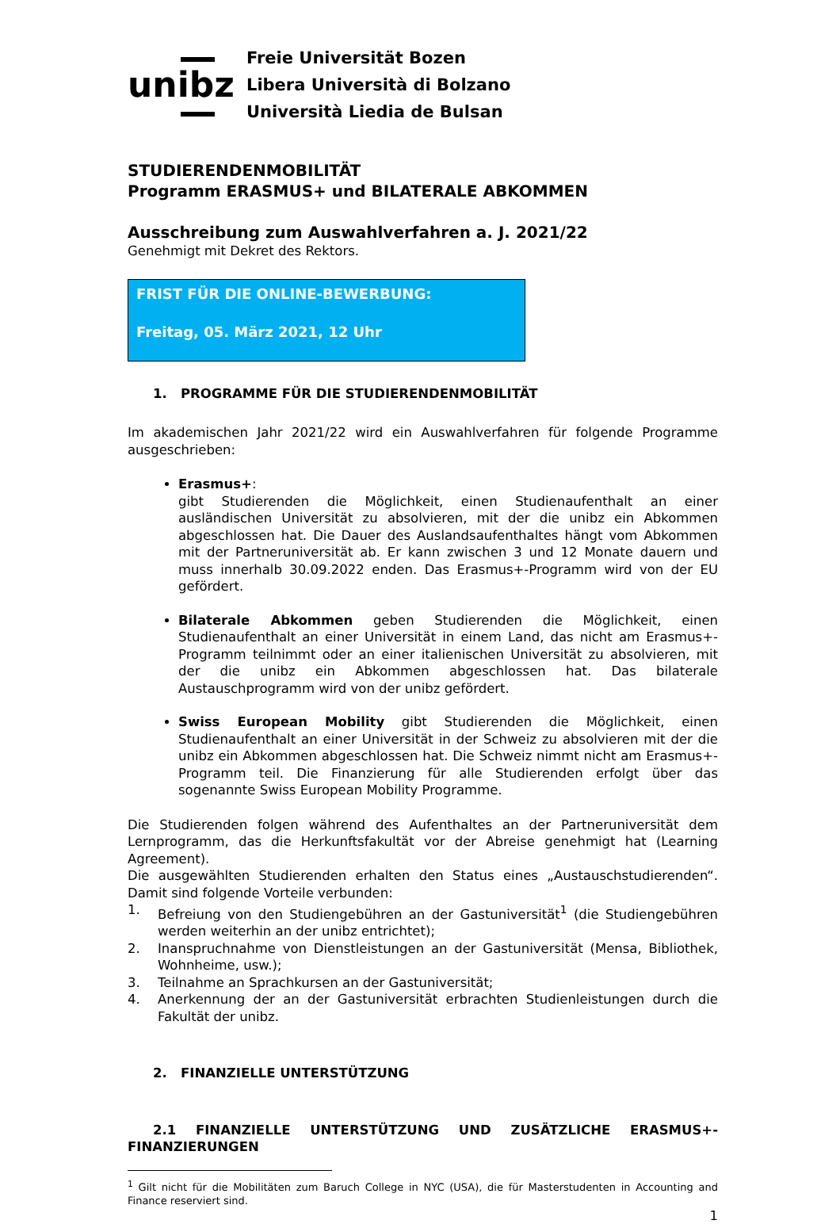unibz
Freie Universität Bozen
Libera Università di Bolzano
Università Liedia de Bulsan
STUDIERENDENMOBILITÄT
Programm ERASMUS+ und BILATERALE ABKOMMEN
Ausschreibung zum Auswahlverfahren a. J. 2021/22
Genehmigt mit Dekret des Rektors.
FRIST FÜR DIE ONLINE-BEWERBUNG:
Freitag, 05. März 2021, 12 Uhr
1. PROGRAMME FÜR DIE STUDIERENDENMOBILITÄT
Im akademischen Jahr 2021/22 wird ein Auswahlverfahren für folgende Programme ausgeschrieben:
Erasmus+:
gibt Studierenden die Möglichkeit, einen Studienaufenthalt an einer ausländischen Universität zu absolvieren, mit der die unibz ein Abkommen abgeschlossen hat. Die Dauer des Auslandsaufenthaltes hängt vom Abkommen mit der Partneruniversität ab. Er kann zwischen 3 und 12 Monate dauern und muss innerhalb 30.09.2022 enden. Das Erasmus+-Programm wird von der EU gefördert.
Bilaterale Abkommen geben Studierenden die Möglichkeit, einen Studienaufenthalt an einer Universität in einem Land, das nicht am Erasmus+-Programm teilnimmt oder an einer italienischen Universität zu absolvieren, mit der die unibz ein Abkommen abgeschlossen hat. Das bilaterale Austauschprogramm wird von der unibz gefördert.
Swiss European Mobility gibt Studierenden die Möglichkeit, einen Studienaufenthalt an einer Universität in der Schweiz zu absolvieren mit der die unibz ein Abkommen abgeschlossen hat. Die Schweiz nimmt nicht am Erasmus+-Programm teil. Die Finanzierung für alle Studierenden erfolgt über das sogenannte Swiss European Mobility Programme.
Die Studierenden folgen während des Aufenthaltes an der Partneruniversität dem Lernprogramm, das die Herkunftsfakultät vor der Abreise genehmigt hat (Learning Agreement).
Die ausgewählten Studierenden erhalten den Status eines „Austauschstudierenden“. Damit sind folgende Vorteile verbunden:
1. Befreiung von den Studiengebühren an der Gastuniversität<sup>1</sup> (die Studiengebühren werden weiterhin an der unibz entrichtet);
2. Inanspruchnahme von Dienstleistungen an der Gastuniversität (Mensa, Bibliothek, Wohnheime, usw.);
3. Teilnahme an Sprachkursen an der Gastuniversität;
4. Anerkennung der an der Gastuniversität erbrachten Studienleistungen durch die Fakultät der unibz.
2. FINANZIELLE UNTERSTÜTZUNG
2.1 FINANZIELLE UNTERSTÜTZUNG UND ZUSÄTZLICHE ERASMUS+-FINANZIERUNGEN
<sup>1</sup> Gilt nicht für die Mobilitäten zum Baruch College in NYC (USA), die für Masterstudenten in Accounting and Finance reserviert sind.
1